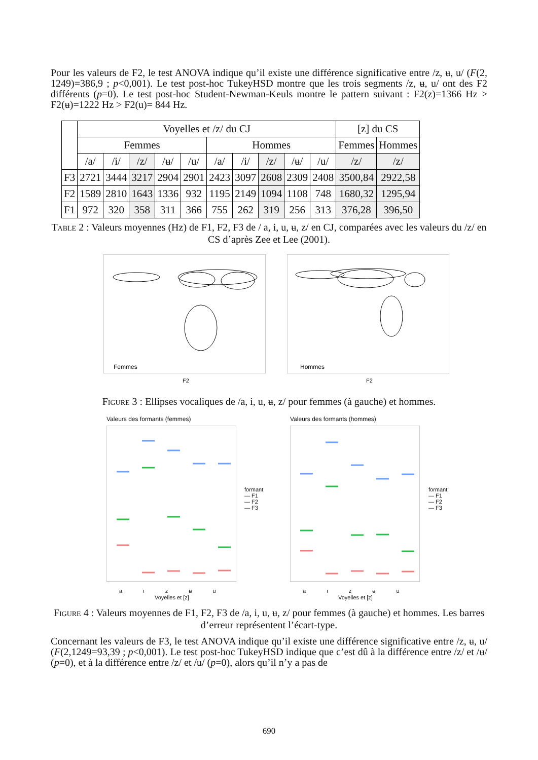Pour les valeurs de F2, le test ANOVA indique qu’il existe une différence significative entre /z, ʉ, u/ (F(2, 1249)=386,9 ; p<0,001). Le test post-hoc TukeyHSD montre que les trois segments /z, ʉ, u/ ont des F2 différents (p=0). Le test post-hoc Student-Newman-Keuls montre le pattern suivant : F2(z)=1366 Hz > F2(ʉ)=1222 Hz > F2(u)= 844 Hz.
| | Voyelles et /z/ du CJ | | | | | | | | | | [z] du CS | |
| | Femmes | | | | | Hommes | | | | | Femmes | Hommes |
| | /a/ | /i/ | /z/ | /ʉ/ | /u/ | /a/ | /i/ | /z/ | /ʉ/ | /u/ | /z/ | /z/ |
| F3 | 2721 | 3444 | 3217 | 2904 | 2901 | 2423 | 3097 | 2608 | 2309 | 2408 | 3500,84 | 2922,58 |
| F2 | 1589 | 2810 | 1643 | 1336 | 932 | 1195 | 2149 | 1094 | 1108 | 748 | 1680,32 | 1295,94 |
| F1 | 972 | 320 | 358 | 311 | 366 | 755 | 262 | 319 | 256 | 313 | 376,28 | 396,50 |
Table 2 : Valeurs moyennes (Hz) de F1, F2, F3 de / a, i, u, ʉ, z/ en CJ, comparées avec les valeurs du /z/ en CS d’après Zee et Lee (2001).
Femmes
Hommes
F2 F2
Figure 3 : Ellipses vocaliques de /a, i, u, ʉ, z/ pour femmes (à gauche) et hommes.
Valeurs des formants (femmes) Valeurs des formants (hommes)
formant
— F1
— F2
— F3
formant
— F1
— F2
— F3
a i z ʉ u a i z ʉ u
Voyelles et [z] Voyelles et [z]
Figure 4 : Valeurs moyennes de F1, F2, F3 de /a, i, u, ʉ, z/ pour femmes (à gauche) et hommes. Les barres d’erreur représentent l’écart-type.
Concernant les valeurs de F3, le test ANOVA indique qu’il existe une différence significative entre /z, ʉ, u/ (F(2,1249=93,39 ; p<0,001). Le test post-hoc TukeyHSD indique que c’est dû à la différence entre /z/ et /ʉ/ (p=0), et à la différence entre /z/ et /u/ (p=0), alors qu’il n’y a pas de
690